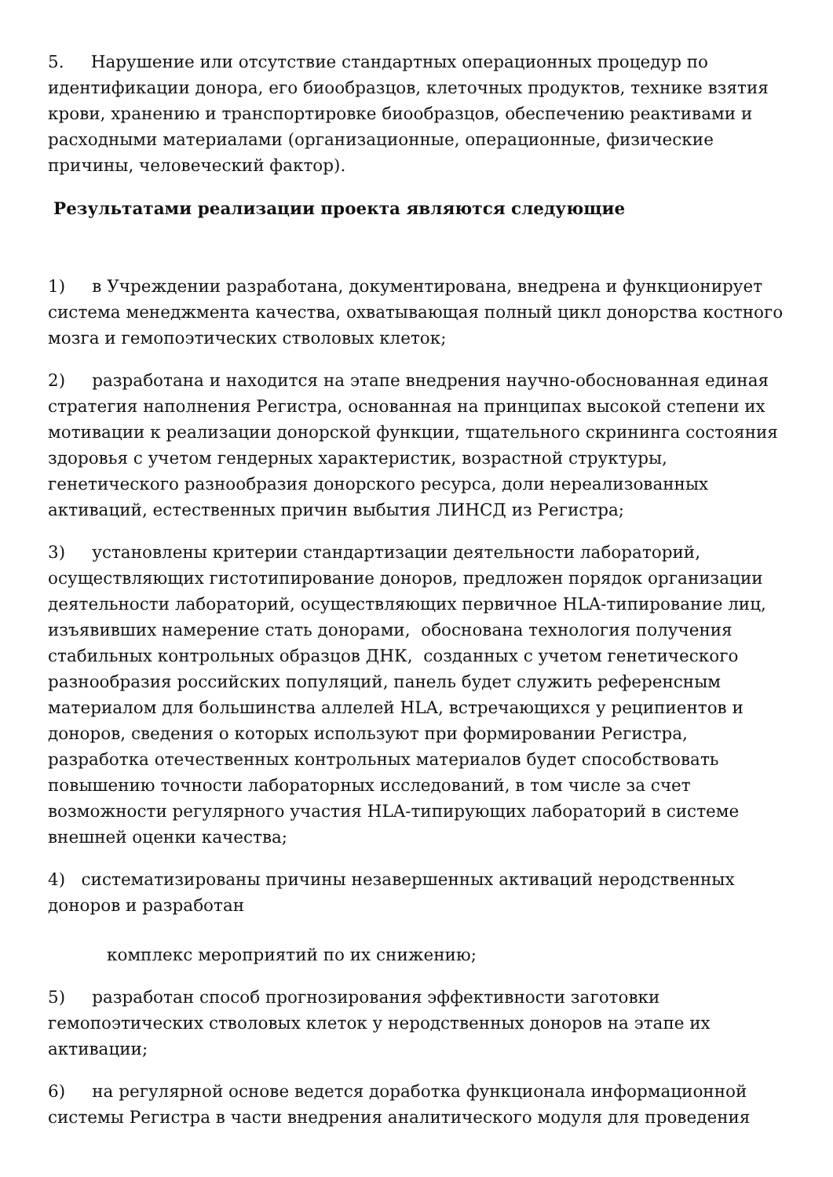5. Нарушение или отсутствие стандартных операционных процедур по идентификации донора, его биообразцов, клеточных продуктов, технике взятия крови, хранению и транспортировке биообразцов, обеспечению реактивами и расходными материалами (организационные, операционные, физические причины, человеческий фактор).
Результатами реализации проекта являются следующие
1) в Учреждении разработана, документирована, внедрена и функционирует система менеджмента качества, охватывающая полный цикл донорства костного мозга и гемопоэтических стволовых клеток;
2) разработана и находится на этапе внедрения научно-обоснованная единая стратегия наполнения Регистра, основанная на принципах высокой степени их мотивации к реализации донорской функции, тщательного скрининга состояния здоровья с учетом гендерных характеристик, возрастной структуры, генетического разнообразия донорского ресурса, доли нереализованных активаций, естественных причин выбытия ЛИНСД из Регистра;
3) установлены критерии стандартизации деятельности лабораторий, осуществляющих гистотипирование доноров, предложен порядок организации деятельности лабораторий, осуществляющих первичное HLA-типирование лиц, изъявивших намерение стать донорами, обоснована технология получения стабильных контрольных образцов ДНК, созданных с учетом генетического разнообразия российских популяций, панель будет служить референсным материалом для большинства аллелей HLA, встречающихся у реципиентов и доноров, сведения о которых используют при формировании Регистра, разработка отечественных контрольных материалов будет способствовать повышению точности лабораторных исследований, в том числе за счет возможности регулярного участия HLA-типирующих лабораторий в системе внешней оценки качества;
4) систематизированы причины незавершенных активаций неродственных доноров и разработан
комплекс мероприятий по их снижению;
5) разработан способ прогнозирования эффективности заготовки гемопоэтических стволовых клеток у неродственных доноров на этапе их активации;
6) на регулярной основе ведется доработка функционала информационной системы Регистра в части внедрения аналитического модуля для проведения